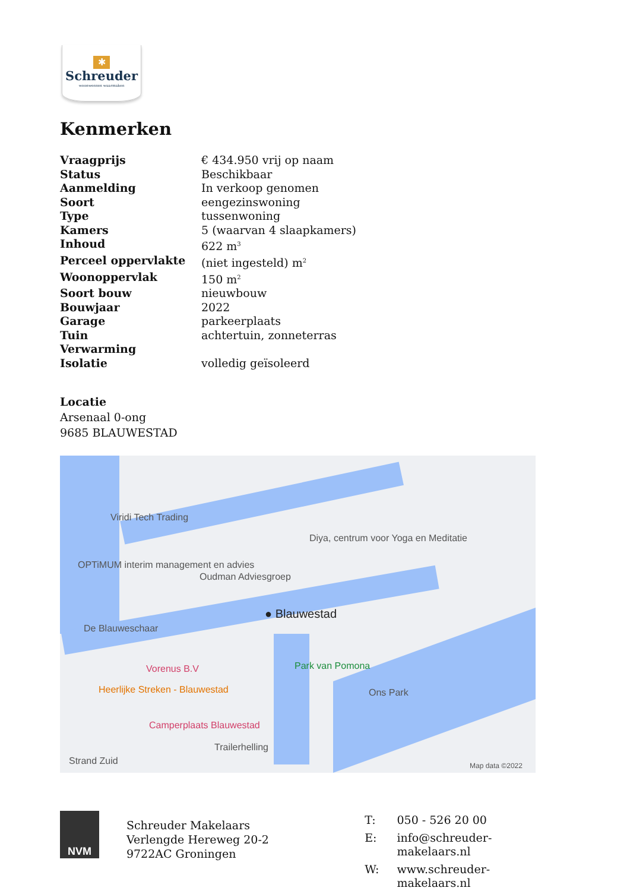✱
Schreuder
woonwensen waarmaken
Kenmerken
| Vraagprijs | € 434.950 vrij op naam |
| Status | Beschikbaar |
| Aanmelding | In verkoop genomen |
| Soort | eengezinswoning |
| Type | tussenwoning |
| Kamers | 5 (waarvan 4 slaapkamers) |
| Inhoud | 622 m<sup>3</sup> |
| Perceel oppervlakte | (niet ingesteld) m<sup>2</sup> |
| Woonoppervlak | 150 m<sup>2</sup> |
| Soort bouw | nieuwbouw |
| Bouwjaar | 2022 |
| Garage | parkeerplaats |
| Tuin | achtertuin, zonneterras |
| Verwarming | |
| Isolatie | volledig geïsoleerd |
Locatie
Arsenaal 0-ong
9685 BLAUWESTAD
Viridi Tech Trading
Diya, centrum voor Yoga en Meditatie
OPTiMUM interim management en advies
Oudman Adviesgroep
● Blauwestad
De Blauweschaar
Vorenus B.V Park van Pomona
Heerlijke Streken - Blauwestad Ons Park
Camperplaats Blauwestad
Trailerhelling
Strand Zuid Map data ©2022
NVM
Schreuder Makelaars
Verlengde Hereweg 20-2
9722AC Groningen
| T: | 050 - 526 20 00 |
| E: | info@schreuder-makelaars.nl |
| W: | www.schreuder-makelaars.nl |